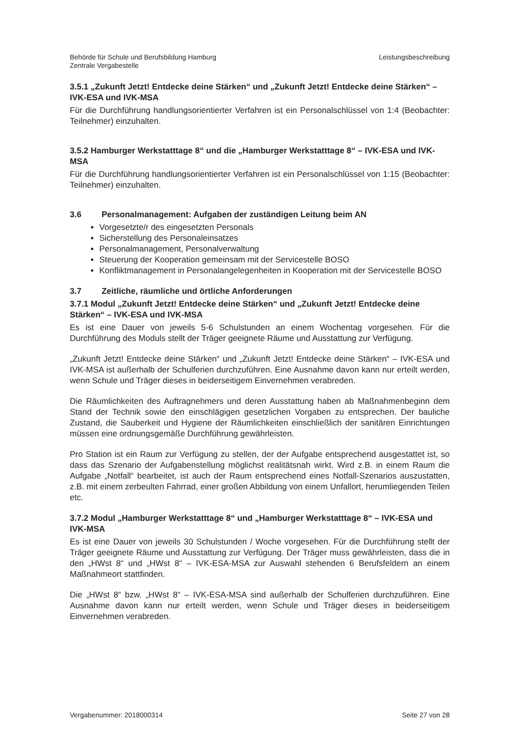Behörde für Schule und Berufsbildung Hamburg
Zentrale Vergabestelle
Leistungsbeschreibung
3.5.1 „Zukunft Jetzt! Entdecke deine Stärken“ und „Zukunft Jetzt! Entdecke deine Stärken“ – IVK-ESA und IVK-MSA
Für die Durchführung handlungsorientierter Verfahren ist ein Personalschlüssel von 1:4 (Beobachter: Teilnehmer) einzuhalten.
3.5.2 Hamburger Werkstatttage 8“ und die „Hamburger Werkstatttage 8“ – IVK-ESA und IVK-MSA
Für die Durchführung handlungsorientierter Verfahren ist ein Personalschlüssel von 1:15 (Beobachter: Teilnehmer) einzuhalten.
3.6 Personalmanagement: Aufgaben der zuständigen Leitung beim AN
Vorgesetzte/r des eingesetzten Personals
Sicherstellung des Personaleinsatzes
Personalmanagement, Personalverwaltung
Steuerung der Kooperation gemeinsam mit der Servicestelle BOSO
Konfliktmanagement in Personalangelegenheiten in Kooperation mit der Servicestelle BOSO
3.7 Zeitliche, räumliche und örtliche Anforderungen
3.7.1 Modul „Zukunft Jetzt! Entdecke deine Stärken“ und „Zukunft Jetzt! Entdecke deine Stärken“ – IVK-ESA und IVK-MSA
Es ist eine Dauer von jeweils 5-6 Schulstunden an einem Wochentag vorgesehen. Für die Durchführung des Moduls stellt der Träger geeignete Räume und Ausstattung zur Verfügung.
„Zukunft Jetzt! Entdecke deine Stärken“ und „Zukunft Jetzt! Entdecke deine Stärken“ – IVK-ESA und IVK-MSA ist außerhalb der Schulferien durchzuführen. Eine Ausnahme davon kann nur erteilt werden, wenn Schule und Träger dieses in beiderseitigem Einvernehmen verabreden.
Die Räumlichkeiten des Auftragnehmers und deren Ausstattung haben ab Maßnahmenbeginn dem Stand der Technik sowie den einschlägigen gesetzlichen Vorgaben zu entsprechen. Der bauliche Zustand, die Sauberkeit und Hygiene der Räumlichkeiten einschließlich der sanitären Einrichtungen müssen eine ordnungsgemäße Durchführung gewährleisten.
Pro Station ist ein Raum zur Verfügung zu stellen, der der Aufgabe entsprechend ausgestattet ist, so dass das Szenario der Aufgabenstellung möglichst realitätsnah wirkt. Wird z.B. in einem Raum die Aufgabe „Notfall“ bearbeitet, ist auch der Raum entsprechend eines Notfall-Szenarios auszustatten, z.B. mit einem zerbeulten Fahrrad, einer großen Abbildung von einem Unfallort, herumliegenden Teilen etc.
3.7.2 Modul „Hamburger Werkstatttage 8“ und „Hamburger Werkstatttage 8“ – IVK-ESA und IVK-MSA
Es ist eine Dauer von jeweils 30 Schulstunden / Woche vorgesehen. Für die Durchführung stellt der Träger geeignete Räume und Ausstattung zur Verfügung. Der Träger muss gewährleisten, dass die in den „HWst 8“ und „HWst 8“ – IVK-ESA-MSA zur Auswahl stehenden 6 Berufsfeldern an einem Maßnahmeort stattfinden.
Die „HWst 8“ bzw. „HWst 8“ – IVK-ESA-MSA sind außerhalb der Schulferien durchzuführen. Eine Ausnahme davon kann nur erteilt werden, wenn Schule und Träger dieses in beiderseitigem Einvernehmen verabreden.
Vergabenummer: 2018000314 Seite 27 von 28